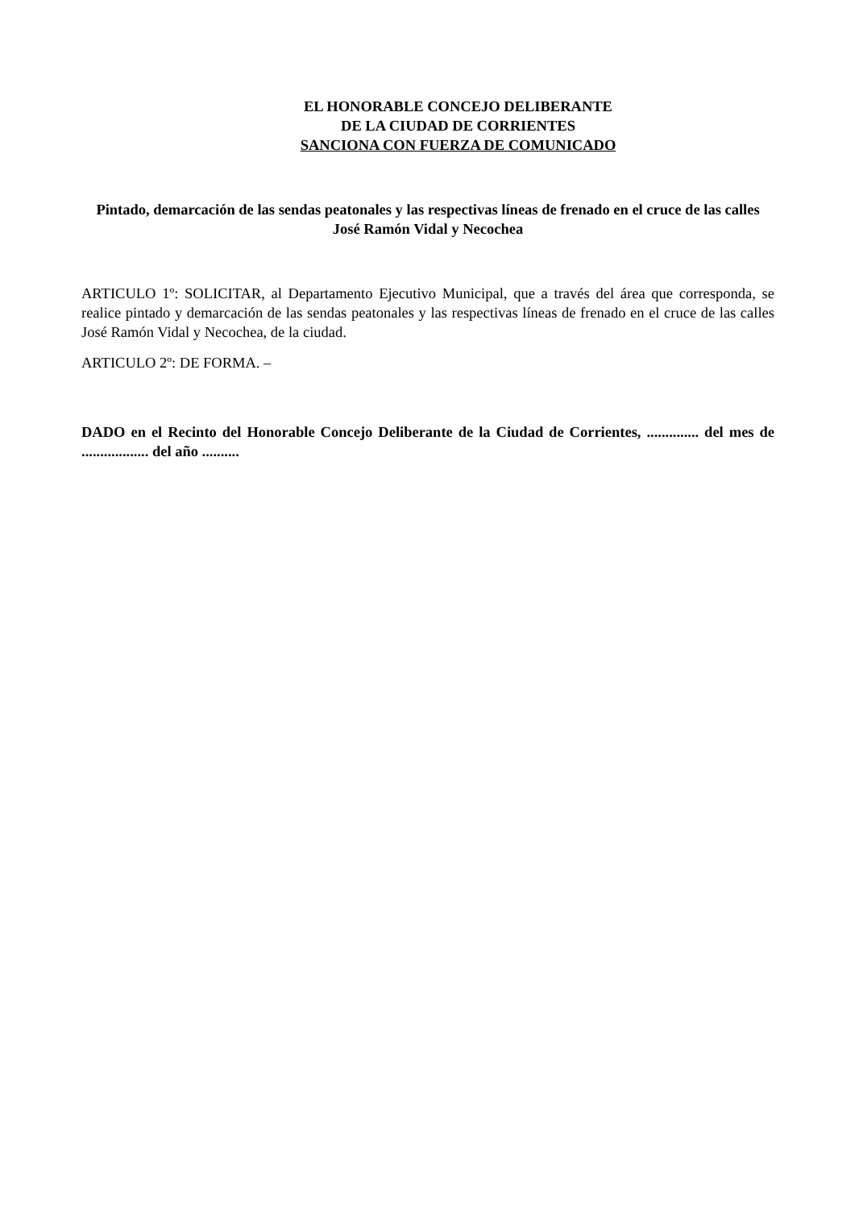EL HONORABLE CONCEJO DELIBERANTE
DE LA CIUDAD DE CORRIENTES
SANCIONA CON FUERZA DE COMUNICADO
Pintado, demarcación de las sendas peatonales y las respectivas líneas de frenado en el cruce de las calles José Ramón Vidal y Necochea
ARTICULO 1º: SOLICITAR, al Departamento Ejecutivo Municipal, que a través del área que corresponda, se realice pintado y demarcación de las sendas peatonales y las respectivas líneas de frenado en el cruce de las calles José Ramón Vidal y Necochea, de la ciudad.
ARTICULO 2º: DE FORMA. –
DADO en el Recinto del Honorable Concejo Deliberante de la Ciudad de Corrientes, .............. del mes de .................. del año ..........